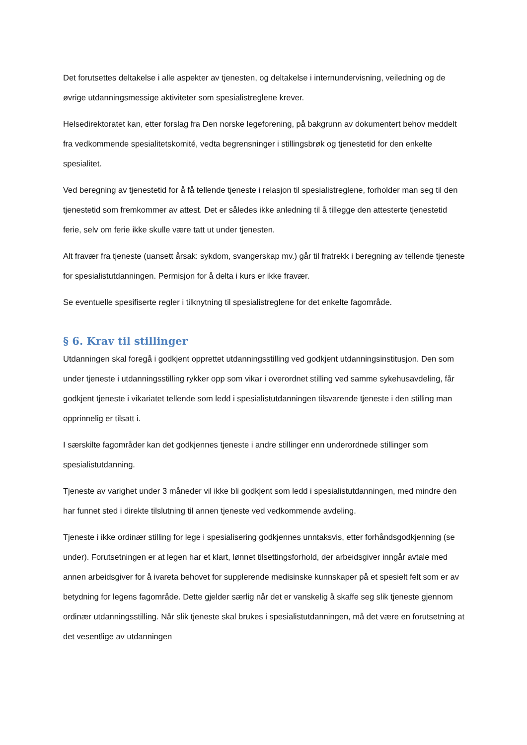Det forutsettes deltakelse i alle aspekter av tjenesten, og deltakelse i internundervisning, veiledning og de øvrige utdanningsmessige aktiviteter som spesialistreglene krever.
Helsedirektoratet kan, etter forslag fra Den norske legeforening, på bakgrunn av dokumentert behov meddelt fra vedkommende spesialitetskomité, vedta begrensninger i stillingsbrøk og tjenestetid for den enkelte spesialitet.
Ved beregning av tjenestetid for å få tellende tjeneste i relasjon til spesialistreglene, forholder man seg til den tjenestetid som fremkommer av attest. Det er således ikke anledning til å tillegge den attesterte tjenestetid ferie, selv om ferie ikke skulle være tatt ut under tjenesten.
Alt fravær fra tjeneste (uansett årsak: sykdom, svangerskap mv.) går til fratrekk i beregning av tellende tjeneste for spesialistutdanningen. Permisjon for å delta i kurs er ikke fravær.
Se eventuelle spesifiserte regler i tilknytning til spesialistreglene for det enkelte fagområde.
§ 6. Krav til stillinger
Utdanningen skal foregå i godkjent opprettet utdanningsstilling ved godkjent utdanningsinstitusjon. Den som under tjeneste i utdanningsstilling rykker opp som vikar i overordnet stilling ved samme sykehusavdeling, får godkjent tjeneste i vikariatet tellende som ledd i spesialistutdanningen tilsvarende tjeneste i den stilling man opprinnelig er tilsatt i.
I særskilte fagområder kan det godkjennes tjeneste i andre stillinger enn underordnede stillinger som spesialistutdanning.
Tjeneste av varighet under 3 måneder vil ikke bli godkjent som ledd i spesialistutdanningen, med mindre den har funnet sted i direkte tilslutning til annen tjeneste ved vedkommende avdeling.
Tjeneste i ikke ordinær stilling for lege i spesialisering godkjennes unntaksvis, etter forhåndsgodkjenning (se under). Forutsetningen er at legen har et klart, lønnet tilsettingsforhold, der arbeidsgiver inngår avtale med annen arbeidsgiver for å ivareta behovet for supplerende medisinske kunnskaper på et spesielt felt som er av betydning for legens fagområde. Dette gjelder særlig når det er vanskelig å skaffe seg slik tjeneste gjennom ordinær utdanningsstilling. Når slik tjeneste skal brukes i spesialistutdanningen, må det være en forutsetning at det vesentlige av utdanningen